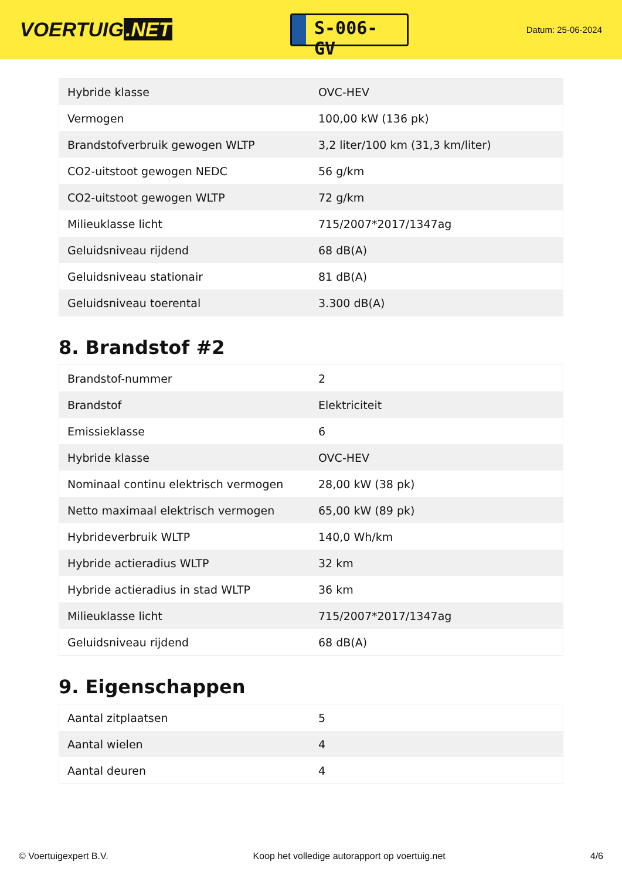VOERTUIG.NET
S-006-GV
Datum: 25-06-2024
| Hybride klasse | OVC-HEV |
| Vermogen | 100,00 kW (136 pk) |
| Brandstofverbruik gewogen WLTP | 3,2 liter/100 km (31,3 km/liter) |
| CO2-uitstoot gewogen NEDC | 56 g/km |
| CO2-uitstoot gewogen WLTP | 72 g/km |
| Milieuklasse licht | 715/2007*2017/1347ag |
| Geluidsniveau rijdend | 68 dB(A) |
| Geluidsniveau stationair | 81 dB(A) |
| Geluidsniveau toerental | 3.300 dB(A) |
8. Brandstof #2
| Brandstof-nummer | 2 |
| Brandstof | Elektriciteit |
| Emissieklasse | 6 |
| Hybride klasse | OVC-HEV |
| Nominaal continu elektrisch vermogen | 28,00 kW (38 pk) |
| Netto maximaal elektrisch vermogen | 65,00 kW (89 pk) |
| Hybrideverbruik WLTP | 140,0 Wh/km |
| Hybride actieradius WLTP | 32 km |
| Hybride actieradius in stad WLTP | 36 km |
| Milieuklasse licht | 715/2007*2017/1347ag |
| Geluidsniveau rijdend | 68 dB(A) |
9. Eigenschappen
| Aantal zitplaatsen | 5 |
| Aantal wielen | 4 |
| Aantal deuren | 4 |
© Voertuigexpert B.V. Koop het volledige autorapport op voertuig.net 4/6